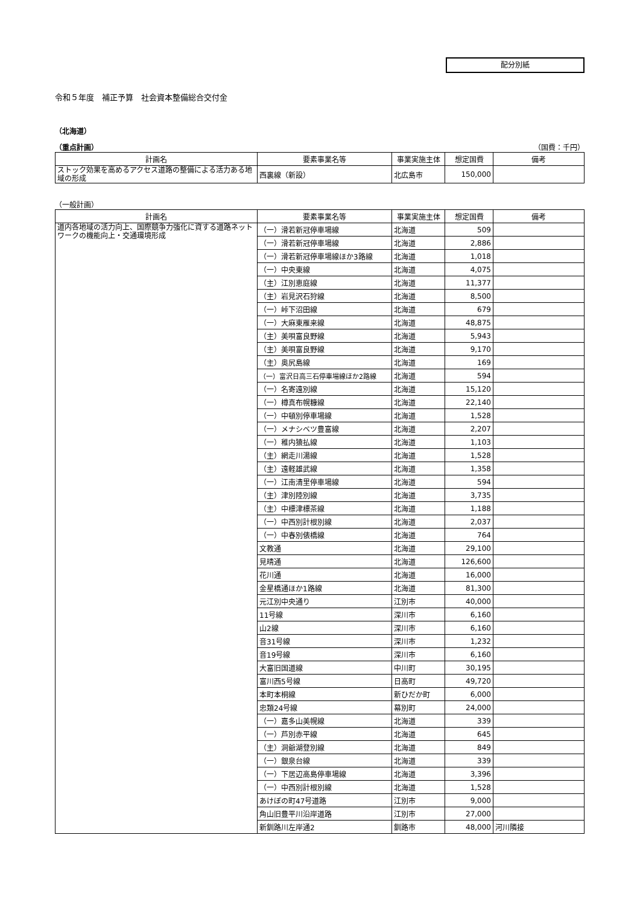配分別紙
令和５年度　補正予算　社会資本整備総合交付金
（北海道）
（重点計画） （国費：千円）
| 計画名 | 要素事業名等 | 事業実施主体 | 想定国費 | 備考 |
| --- | --- | --- | --- | --- |
| ストック効果を高めるアクセス道路の整備による活力ある地域の形成 | 西裏線（新設） | 北広島市 | 150,000 | |
（一般計画）
| 計画名 | 要素事業名等 | 事業実施主体 | 想定国費 | 備考 |
| --- | --- | --- | --- | --- |
| 道内各地域の活力向上、国際競争力強化に資する道路ネットワークの機能向上・交通環境形成 | （一）滑若新冠停車場線 | 北海道 | 509 | |
| | （一）滑若新冠停車場線 | 北海道 | 2,886 | |
| | （一）滑若新冠停車場線ほか3路線 | 北海道 | 1,018 | |
| | （一）中央東線 | 北海道 | 4,075 | |
| | （主）江別恵庭線 | 北海道 | 11,377 | |
| | （主）岩見沢石狩線 | 北海道 | 8,500 | |
| | （一）峠下沼田線 | 北海道 | 679 | |
| | （一）大麻東雁来線 | 北海道 | 48,875 | |
| | （主）美唄富良野線 | 北海道 | 5,943 | |
| | （主）美唄富良野線 | 北海道 | 9,170 | |
| | （主）奥尻島線 | 北海道 | 169 | |
| | （一）富沢日高三石停車場線ほか2路線 | 北海道 | 594 | |
| | （一）名寄遠別線 | 北海道 | 15,120 | |
| | （一）樽真布幌糠線 | 北海道 | 22,140 | |
| | （一）中頓別停車場線 | 北海道 | 1,528 | |
| | （一）メナシベツ豊富線 | 北海道 | 2,207 | |
| | （一）稚内猿払線 | 北海道 | 1,103 | |
| | （主）網走川湯線 | 北海道 | 1,528 | |
| | （主）遠軽雄武線 | 北海道 | 1,358 | |
| | （一）江南清里停車場線 | 北海道 | 594 | |
| | （主）津別陸別線 | 北海道 | 3,735 | |
| | （主）中標津標茶線 | 北海道 | 1,188 | |
| | （一）中西別計根別線 | 北海道 | 2,037 | |
| | （一）中春別俵橋線 | 北海道 | 764 | |
| | 文教通 | 北海道 | 29,100 | |
| | 見晴通 | 北海道 | 126,600 | |
| | 花川通 | 北海道 | 16,000 | |
| | 金星橋通ほか1路線 | 北海道 | 81,300 | |
| | 元江別中央通り | 江別市 | 40,000 | |
| | 11号線 | 深川市 | 6,160 | |
| | 山2線 | 深川市 | 6,160 | |
| | 音31号線 | 深川市 | 1,232 | |
| | 音19号線 | 深川市 | 6,160 | |
| | 大富旧国道線 | 中川町 | 30,195 | |
| | 富川西5号線 | 日高町 | 49,720 | |
| | 本町本桐線 | 新ひだか町 | 6,000 | |
| | 忠類24号線 | 幕別町 | 24,000 | |
| | （一）嘉多山美幌線 | 北海道 | 339 | |
| | （一）芦別赤平線 | 北海道 | 645 | |
| | （主）洞爺湖登別線 | 北海道 | 849 | |
| | （一）銀泉台線 | 北海道 | 339 | |
| | （一）下居辺高島停車場線 | 北海道 | 3,396 | |
| | （一）中西別計根別線 | 北海道 | 1,528 | |
| | あけぼの町47号道路 | 江別市 | 9,000 | |
| | 角山旧豊平川沿岸道路 | 江別市 | 27,000 | |
| | 新釧路川左岸通2 | 釧路市 | 48,000 | 河川隣接 |